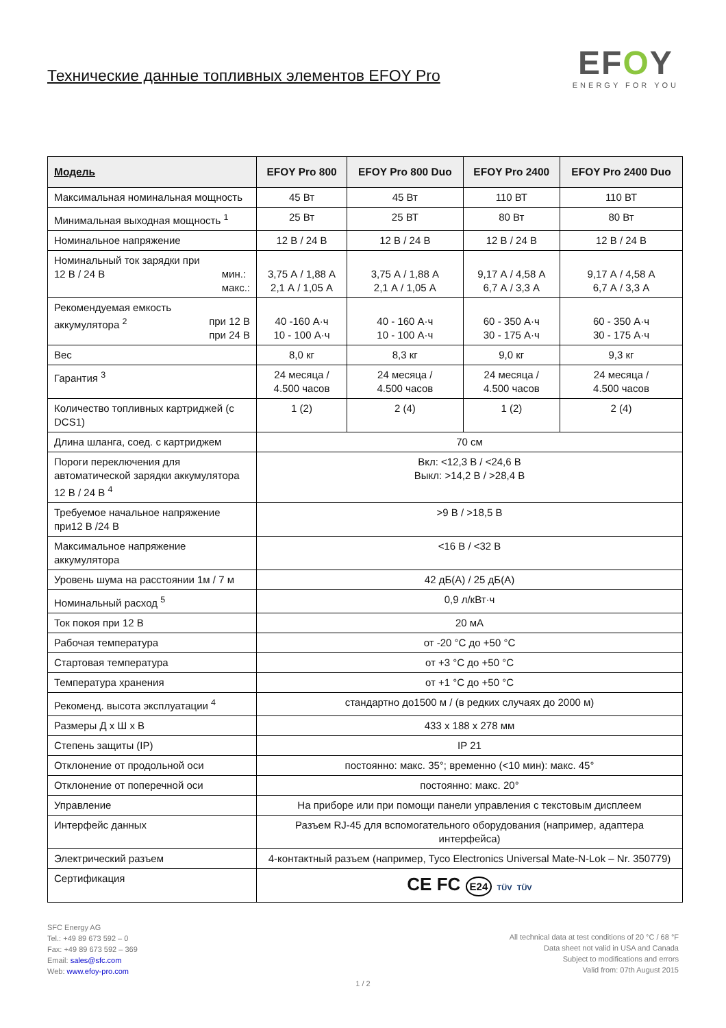Технические данные топливных элементов EFOY Pro
EFOY
ENERGY FOR YOU
| Модель | EFOY Pro 800 | EFOY Pro 800 Duo | EFOY Pro 2400 | EFOY Pro 2400 Duo |
| --- | --- | --- | --- | --- |
| Максимальная номинальная мощность | 45 Вт | 45 Вт | 110 ВТ | 110 ВТ |
| Минимальная выходная мощность <sup>1</sup> | 25 Вт | 25 ВТ | 80 Вт | 80 Вт |
| Номинальное напряжение | 12 В / 24 В | 12 В / 24 В | 12 В / 24 В | 12 В / 24 В |
| Номинальный ток зарядки при 12 В / 24 В мин.: макс.: | 3,75 А / 1,88 А 2,1 А / 1,05 А | 3,75 А / 1,88 А 2,1 А / 1,05 А | 9,17 А / 4,58 А 6,7 А / 3,3 А | 9,17 А / 4,58 А 6,7 А / 3,3 А |
| Рекомендуемая емкость аккумулятора <sup>2</sup> при 12 В при 24 В | 40 -160 А·ч 10 - 100 А·ч | 40 - 160 А·ч 10 - 100 А·ч | 60 - 350 А·ч 30 - 175 А·ч | 60 - 350 А·ч 30 - 175 А·ч |
| Вес | 8,0 кг | 8,3 кг | 9,0 кг | 9,3 кг |
| Гарантия <sup>3</sup> | 24 месяца / 4.500 часов | 24 месяца / 4.500 часов | 24 месяца / 4.500 часов | 24 месяца / 4.500 часов |
| Количество топливных картриджей (с DCS1) | 1 (2) | 2 (4) | 1 (2) | 2 (4) |
| Длина шланга, соед. с картриджем | 70 см | | | |
| Пороги переключения для автоматической зарядки аккумулятора 12 В / 24 В <sup>4</sup> | Вкл: <12,3 В / <24,6 В Выкл: >14,2 В / >28,4 В | | | |
| Требуемое начальное напряжение при12 В /24 В | >9 В / >18,5 В | | | |
| Максимальное напряжение аккумулятора | <16 В / <32 В | | | |
| Уровень шума на расстоянии 1м / 7 м | 42 дБ(А) / 25 дБ(А) | | | |
| Номинальный расход <sup>5</sup> | 0,9 л/кВт·ч | | | |
| Ток покоя при 12 В | 20 мА | | | |
| Рабочая температура | от -20 °C до +50 °C | | | |
| Стартовая температура | от +3 °C до +50 °C | | | |
| Температура хранения | от +1 °C до +50 °C | | | |
| Рекоменд. высота эксплуатации <sup>4</sup> | стандартно до1500 м / (в редких случаях до 2000 м) | | | |
| Размеры Д x Ш x В | 433 x 188 x 278 мм | | | |
| Степень защиты (IP) | IP 21 | | | |
| Отклонение от продольной оси | постоянно: макс. 35°; временно (<10 мин): макс. 45° | | | |
| Отклонение от поперечной оси | постоянно: макс. 20° | | | |
| Управление | На приборе или при помощи панели управления с текстовым дисплеем | | | |
| Интерфейс данных | Разъем RJ-45 для вспомогательного оборудования (например, адаптера интерфейса) | | | |
| Электрический разъем | 4-контактный разъем (например, Tyco Electronics Universal Mate-N-Lok – Nr. 350779) | | | |
| Сертификация | CE FC E24 TÜV TÜV | | | |
SFC Energy AG
Tel.: +49 89 673 592 – 0
Fax: +49 89 673 592 – 369
Email: sales@sfc.com
Web: www.efoy-pro.com
All technical data at test conditions of 20 °C / 68 °F
Data sheet not valid in USA and Canada
Subject to modifications and errors
Valid from: 07th August 2015
1 / 2